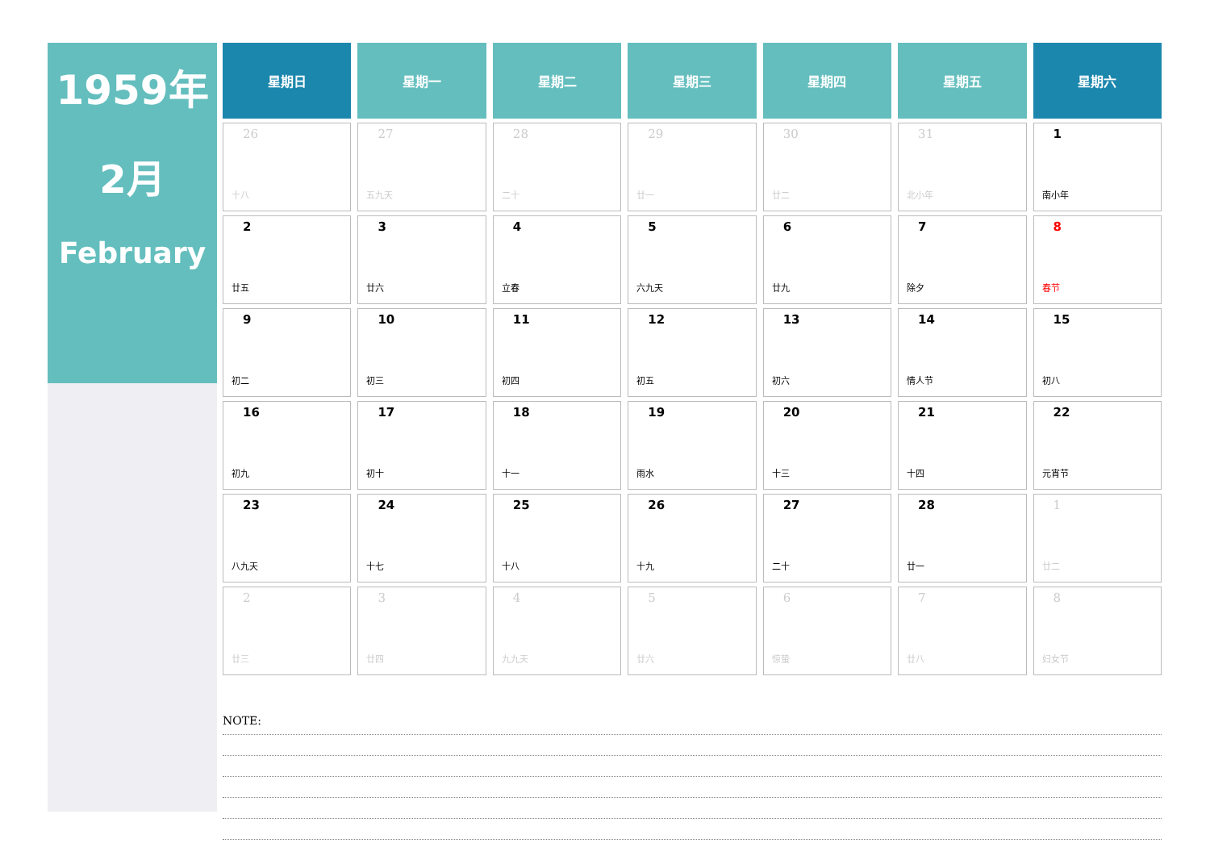1959年
2月
February
| 星期日 | 星期一 | 星期二 | 星期三 | 星期四 | 星期五 | 星期六 |
| --- | --- | --- | --- | --- | --- | --- |
| 26 十八 | 27 五九天 | 28 二十 | 29 廿一 | 30 廿二 | 31 北小年 | 1 南小年 |
| 2 廿五 | 3 廿六 | 4 立春 | 5 六九天 | 6 廿九 | 7 除夕 | 8 春节 |
| 9 初二 | 10 初三 | 11 初四 | 12 初五 | 13 初六 | 14 情人节 | 15 初八 |
| 16 初九 | 17 初十 | 18 十一 | 19 雨水 | 20 十三 | 21 十四 | 22 元宵节 |
| 23 八九天 | 24 十七 | 25 十八 | 26 十九 | 27 二十 | 28 廿一 | 1 廿二 |
| 2 廿三 | 3 廿四 | 4 九九天 | 5 廿六 | 6 惊蛰 | 7 廿八 | 8 妇女节 |
NOTE: